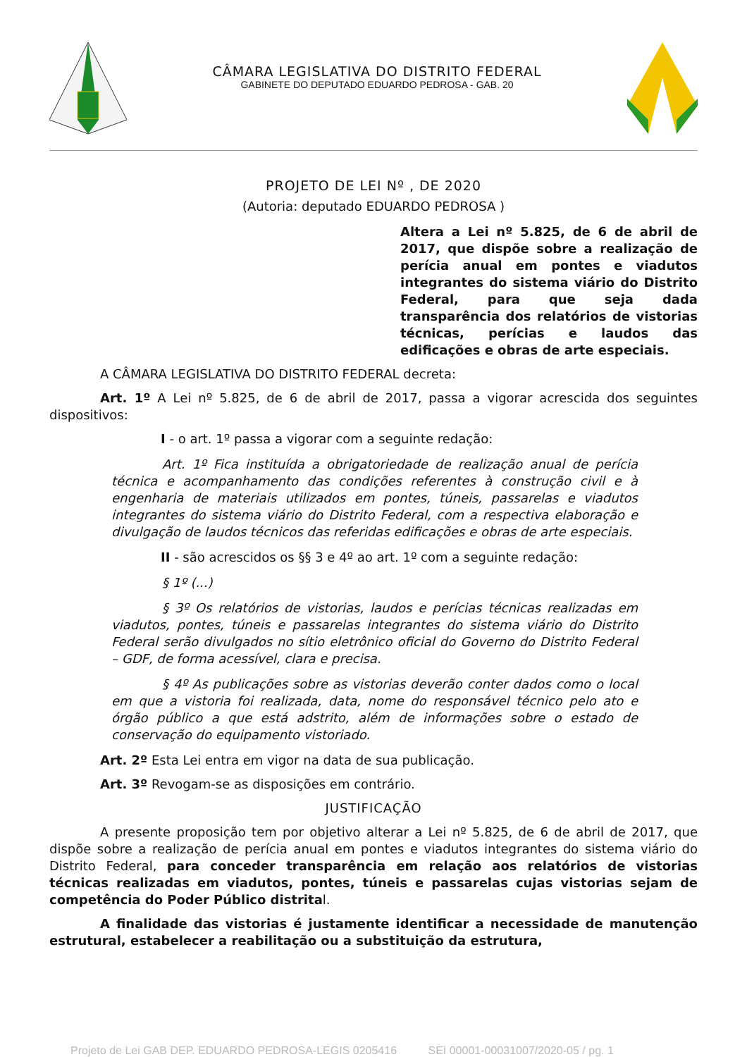CÂMARA LEGISLATIVA DO DISTRITO FEDERAL
GABINETE DO DEPUTADO EDUARDO PEDROSA - GAB. 20
PROJETO DE LEI Nº , DE 2020
(Autoria: deputado EDUARDO PEDROSA )
Altera a Lei nº 5.825, de 6 de abril de 2017, que dispõe sobre a realização de perícia anual em pontes e viadutos integrantes do sistema viário do Distrito Federal, para que seja dada transparência dos relatórios de vistorias técnicas, perícias e laudos das edificações e obras de arte especiais.
A CÂMARA LEGISLATIVA DO DISTRITO FEDERAL decreta:
Art. 1º A Lei nº 5.825, de 6 de abril de 2017, passa a vigorar acrescida dos seguintes dispositivos:
I - o art. 1º passa a vigorar com a seguinte redação:
Art. 1º Fica instituída a obrigatoriedade de realização anual de perícia técnica e acompanhamento das condições referentes à construção civil e à engenharia de materiais utilizados em pontes, túneis, passarelas e viadutos integrantes do sistema viário do Distrito Federal, com a respectiva elaboração e divulgação de laudos técnicos das referidas edificações e obras de arte especiais.
II - são acrescidos os §§ 3 e 4º ao art. 1º com a seguinte redação:
§ 1º (...)
§ 3º Os relatórios de vistorias, laudos e perícias técnicas realizadas em viadutos, pontes, túneis e passarelas integrantes do sistema viário do Distrito Federal serão divulgados no sítio eletrônico oficial do Governo do Distrito Federal – GDF, de forma acessível, clara e precisa.
§ 4º As publicações sobre as vistorias deverão conter dados como o local em que a vistoria foi realizada, data, nome do responsável técnico pelo ato e órgão público a que está adstrito, além de informações sobre o estado de conservação do equipamento vistoriado.
Art. 2º Esta Lei entra em vigor na data de sua publicação.
Art. 3º Revogam-se as disposições em contrário.
JUSTIFICAÇÃO
A presente proposição tem por objetivo alterar a Lei nº 5.825, de 6 de abril de 2017, que dispõe sobre a realização de perícia anual em pontes e viadutos integrantes do sistema viário do Distrito Federal, para conceder transparência em relação aos relatórios de vistorias técnicas realizadas em viadutos, pontes, túneis e passarelas cujas vistorias sejam de competência do Poder Público distrital.
A finalidade das vistorias é justamente identificar a necessidade de manutenção estrutural, estabelecer a reabilitação ou a substituição da estrutura,
Projeto de Lei GAB DEP. EDUARDO PEDROSA-LEGIS 0205416 SEI 00001-00031007/2020-05 / pg. 1